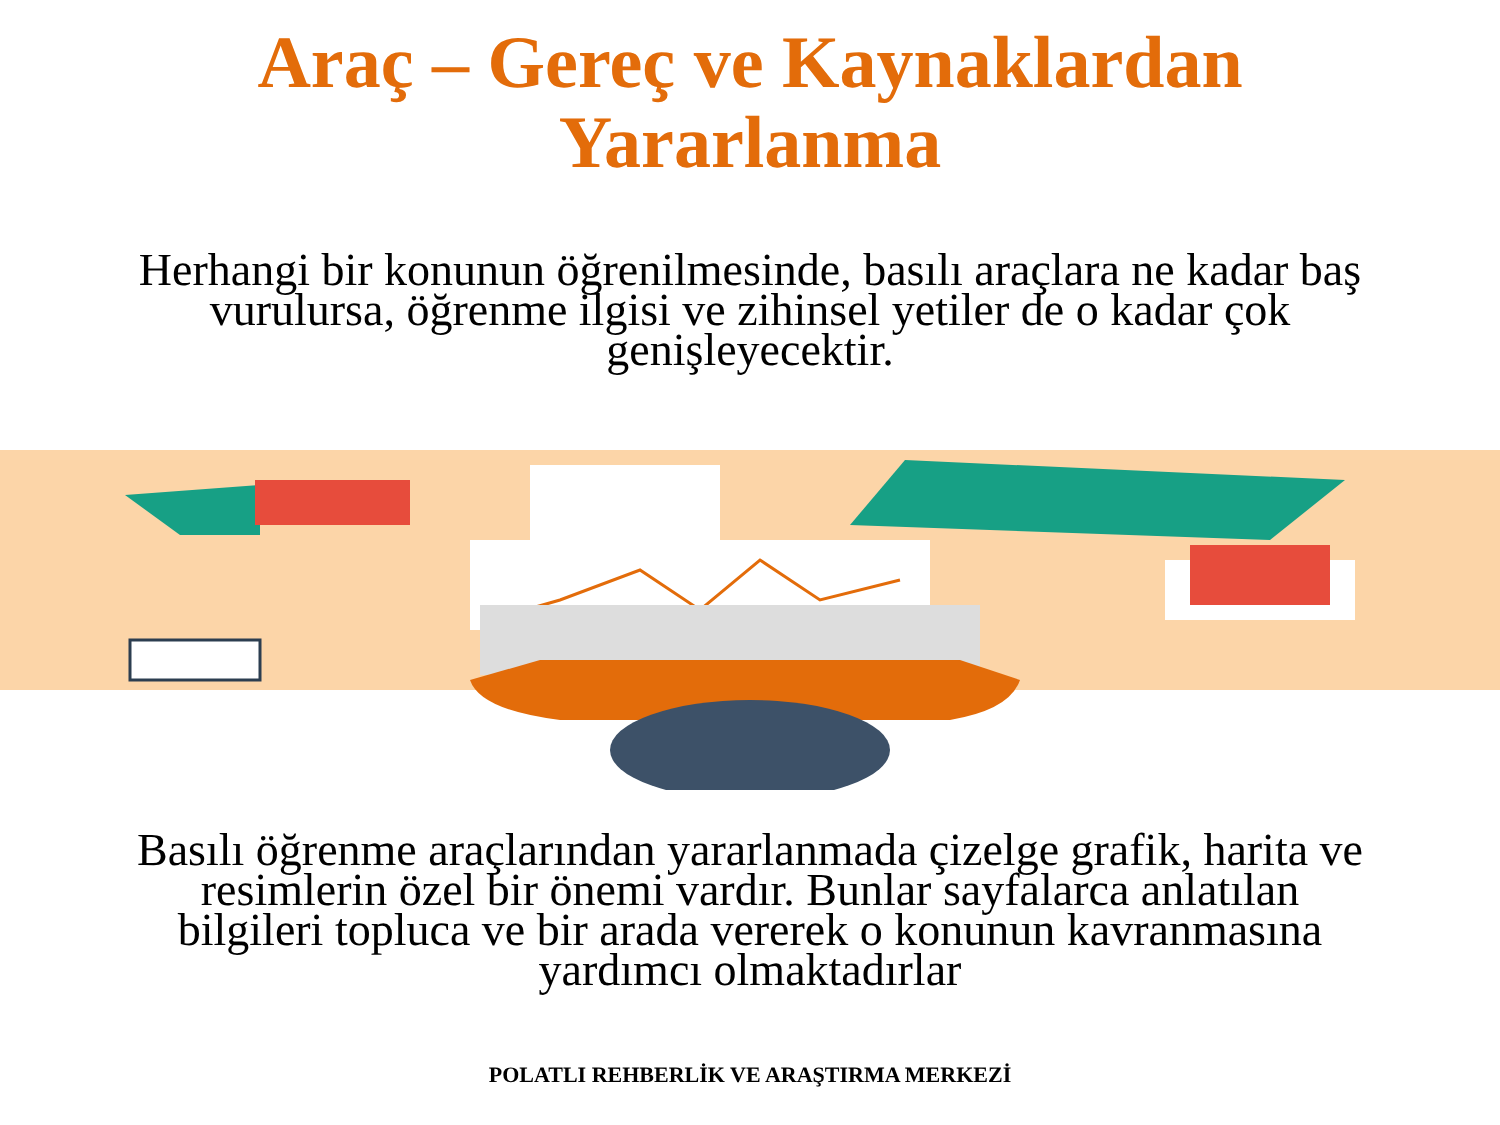Araç – Gereç ve Kaynaklardan
Yararlanma
Herhangi bir konunun öğrenilmesinde, basılı araçlara ne kadar baş vurulursa, öğrenme ilgisi ve zihinsel yetiler de o kadar çok genişleyecektir.
Basılı öğrenme araçlarından yararlanmada çizelge grafik, harita ve resimlerin özel bir önemi vardır. Bunlar sayfalarca anlatılan bilgileri topluca ve bir arada vererek o konunun kavranmasına yardımcı olmaktadırlar
POLATLI REHBERLİK VE ARAŞTIRMA MERKEZİ